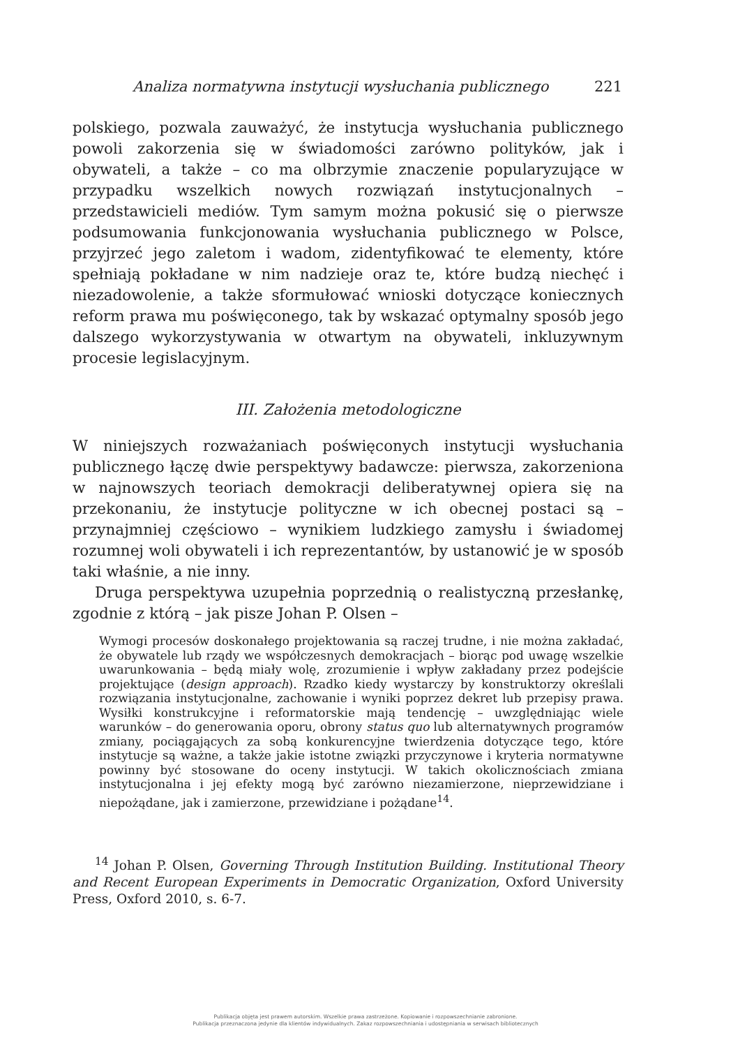Analiza normatywna instytucji wysłuchania publicznego 221
polskiego, pozwala zauważyć, że instytucja wysłuchania publicznego powoli zakorzenia się w świadomości zarówno polityków, jak i obywateli, a także – co ma olbrzymie znaczenie popularyzujące w przypadku wszelkich nowych rozwiązań instytucjonalnych – przedstawicieli mediów. Tym samym można pokusić się o pierwsze podsumowania funkcjonowania wysłuchania publicznego w Polsce, przyjrzeć jego zaletom i wadom, zidentyfikować te elementy, które spełniają pokładane w nim nadzieje oraz te, które budzą niechęć i niezadowolenie, a także sformułować wnioski dotyczące koniecznych reform prawa mu poświęconego, tak by wskazać optymalny sposób jego dalszego wykorzystywania w otwartym na obywateli, inkluzywnym procesie legislacyjnym.
III. Założenia metodologiczne
W niniejszych rozważaniach poświęconych instytucji wysłuchania publicznego łączę dwie perspektywy badawcze: pierwsza, zakorzeniona w najnowszych teoriach demokracji deliberatywnej opiera się na przekonaniu, że instytucje polityczne w ich obecnej postaci są – przynajmniej częściowo – wynikiem ludzkiego zamysłu i świadomej rozumnej woli obywateli i ich reprezentantów, by ustanowić je w sposób taki właśnie, a nie inny.
Druga perspektywa uzupełnia poprzednią o realistyczną przesłankę, zgodnie z którą – jak pisze Johan P. Olsen –
Wymogi procesów doskonałego projektowania są raczej trudne, i nie można zakładać, że obywatele lub rządy we współczesnych demokracjach – biorąc pod uwagę wszelkie uwarunkowania – będą miały wolę, zrozumienie i wpływ zakładany przez podejście projektujące (design approach). Rzadko kiedy wystarczy by konstruktorzy określali rozwiązania instytucjonalne, zachowanie i wyniki poprzez dekret lub przepisy prawa. Wysiłki konstrukcyjne i reformatorskie mają tendencję – uwzględniając wiele warunków – do generowania oporu, obrony status quo lub alternatywnych programów zmiany, pociągających za sobą konkurencyjne twierdzenia dotyczące tego, które instytucje są ważne, a także jakie istotne związki przyczynowe i kryteria normatywne powinny być stosowane do oceny instytucji. W takich okolicznościach zmiana instytucjonalna i jej efekty mogą być zarówno niezamierzone, nieprzewidziane i niepożądane, jak i zamierzone, przewidziane i pożądane<sup>14</sup>.
<sup>14</sup> Johan P. Olsen, Governing Through Institution Building. Institutional Theory and Recent European Experiments in Democratic Organization, Oxford University Press, Oxford 2010, s. 6-7.
Publikacja objęta jest prawem autorskim. Wszelkie prawa zastrzeżone. Kopiowanie i rozpowszechnianie zabronione.
Publikacja przeznaczona jedynie dla klientów indywidualnych. Zakaz rozpowszechniania i udostępniania w serwisach bibliotecznych